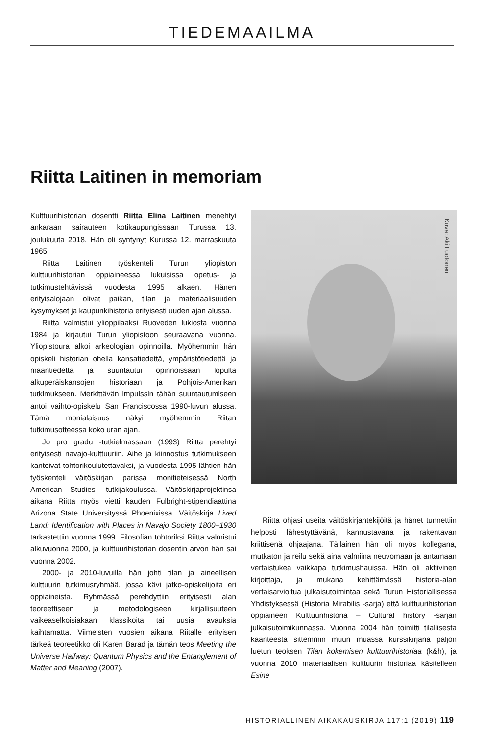TIEDEMAAILMA
Riitta Laitinen in memoriam
Kulttuurihistorian dosentti Riitta Elina Laitinen menehtyi ankaraan sairauteen kotikaupungissaan Turussa 13. joulukuuta 2018. Hän oli syntynyt Kurussa 12. marraskuuta 1965.
Riitta Laitinen työskenteli Turun yliopiston kulttuurihistorian oppiaineessa lukuisissa opetus- ja tutkimustehtävissä vuodesta 1995 alkaen. Hänen erityisalojaan olivat paikan, tilan ja materiaalisuuden kysymykset ja kaupunkihistoria erityisesti uuden ajan alussa.
Riitta valmistui ylioppilaaksi Ruoveden lukiosta vuonna 1984 ja kirjautui Turun yliopistoon seuraavana vuonna. Yliopistoura alkoi arkeologian opinnoilla. Myöhemmin hän opiskeli historian ohella kansatiedettä, ympäristötiedettä ja maantiedettä ja suuntautui opinnoissaan lopulta alkuperäiskansojen historiaan ja Pohjois-Amerikan tutkimukseen. Merkittävän impulssin tähän suuntautumiseen antoi vaihto-opiskelu San Franciscossa 1990-luvun alussa. Tämä monialaisuus näkyi myöhemmin Riitan tutkimusotteessa koko uran ajan.
Jo pro gradu -tutkielmassaan (1993) Riitta perehtyi erityisesti navajo-kulttuuriin. Aihe ja kiinnostus tutkimukseen kantoivat tohtorikoulutettavaksi, ja vuodesta 1995 lähtien hän työskenteli väitöskirjan parissa monitieteisessä North American Studies -tutkijakoulussa. Väitöskirjaprojektinsa aikana Riitta myös vietti kauden Fulbright-stipendiaattina Arizona State Universityssä Phoenixissa. Väitöskirja Lived Land: Identification with Places in Navajo Society 1800–1930 tarkastettiin vuonna 1999. Filosofian tohtoriksi Riitta valmistui alkuvuonna 2000, ja kulttuurihistorian dosentin arvon hän sai vuonna 2002.
2000- ja 2010-luvuilla hän johti tilan ja aineellisen kulttuurin tutkimusryhmää, jossa kävi jatko-opiskelijoita eri oppiaineista. Ryhmässä perehdyttiin erityisesti alan teoreettiseen ja metodologiseen kirjallisuuteen vaikeaselkoisiakaan klassikoita tai uusia avauksia kaihtamatta. Viimeisten vuosien aikana Riitalle erityisen tärkeä teoreetikko oli Karen Barad ja tämän teos Meeting the Universe Halfway: Quantum Physics and the Entanglement of Matter and Meaning (2007).
Kuva: Aki Luotonen
Riitta ohjasi useita väitöskirjantekijöitä ja hänet tunnettiin helposti lähestyttävänä, kannustavana ja rakentavan kriittisenä ohjaajana. Tällainen hän oli myös kollegana, mutkaton ja reilu sekä aina valmiina neuvomaan ja antamaan vertaistukea vaikkapa tutkimushauissa. Hän oli aktiivinen kirjoittaja, ja mukana kehittämässä historia-alan vertaisarvioitua julkaisutoimintaa sekä Turun Historiallisessa Yhdistyksessä (Historia Mirabilis -sarja) että kulttuurihistorian oppiaineen Kulttuurihistoria – Cultural history -sarjan julkaisutoimikunnassa. Vuonna 2004 hän toimitti tilallisesta käänteestä sittemmin muun muassa kurssikirjana paljon luetun teoksen Tilan kokemisen kulttuurihistoriaa (k&h), ja vuonna 2010 materiaalisen kulttuurin historiaa käsitelleen Esine
HISTORIALLINEN AIKAKAUSKIRJA 117:1 (2019) 119